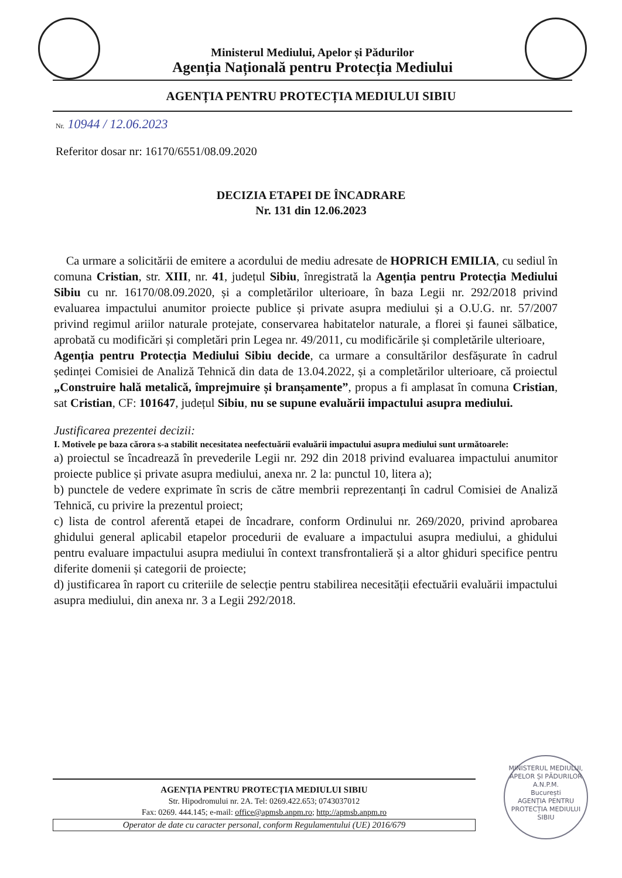Ministerul Mediului, Apelor și Pădurilor
Agenția Națională pentru Protecția Mediului
AGENȚIA PENTRU PROTECȚIA MEDIULUI SIBIU
Nr. 10944 / 12.06.2023
Referitor dosar nr: 16170/6551/08.09.2020
DECIZIA ETAPEI DE ÎNCADRARE
Nr. 131 din 12.06.2023
Ca urmare a solicitării de emitere a acordului de mediu adresate de HOPRICH EMILIA, cu sediul în comuna Cristian, str. XIII, nr. 41, județul Sibiu, înregistrată la Agenția pentru Protecția Mediului Sibiu cu nr. 16170/08.09.2020, și a completărilor ulterioare, în baza Legii nr. 292/2018 privind evaluarea impactului anumitor proiecte publice și private asupra mediului și a O.U.G. nr. 57/2007 privind regimul ariilor naturale protejate, conservarea habitatelor naturale, a florei și faunei sălbatice, aprobată cu modificări și completări prin Legea nr. 49/2011, cu modificările și completările ulterioare,
Agenția pentru Protecția Mediului Sibiu decide, ca urmare a consultărilor desfășurate în cadrul ședinței Comisiei de Analiză Tehnică din data de 13.04.2022, și a completărilor ulterioare, că proiectul „Construire hală metalică, împrejmuire și branșamente”, propus a fi amplasat în comuna Cristian, sat Cristian, CF: 101647, județul Sibiu, nu se supune evaluării impactului asupra mediului.
Justificarea prezentei decizii:
I. Motivele pe baza cărora s-a stabilit necesitatea neefectuării evaluării impactului asupra mediului sunt următoarele:
a) proiectul se încadrează în prevederile Legii nr. 292 din 2018 privind evaluarea impactului anumitor proiecte publice și private asupra mediului, anexa nr. 2 la: punctul 10, litera a);
b) punctele de vedere exprimate în scris de către membrii reprezentanți în cadrul Comisiei de Analiză Tehnică, cu privire la prezentul proiect;
c) lista de control aferentă etapei de încadrare, conform Ordinului nr. 269/2020, privind aprobarea ghidului general aplicabil etapelor procedurii de evaluare a impactului asupra mediului, a ghidului pentru evaluare impactului asupra mediului în context transfrontalieră și a altor ghiduri specifice pentru diferite domenii și categorii de proiecte;
d) justificarea în raport cu criteriile de selecție pentru stabilirea necesității efectuării evaluării impactului asupra mediului, din anexa nr. 3 a Legii 292/2018.
AGENȚIA PENTRU PROTECȚIA MEDIULUI SIBIU
Str. Hipodromului nr. 2A. Tel: 0269.422.653; 0743037012
Fax: 0269. 444.145; e-mail: office@apmsb.anpm.ro; http://apmsb.anpm.ro
Operator de date cu caracter personal, conform Regulamentului (UE) 2016/679
MINISTERUL MEDIULUI, APELOR ȘI PĂDURILOR
A.N.P.M.
București
AGENȚIA PENTRU PROTECȚIA MEDIULUI SIBIU